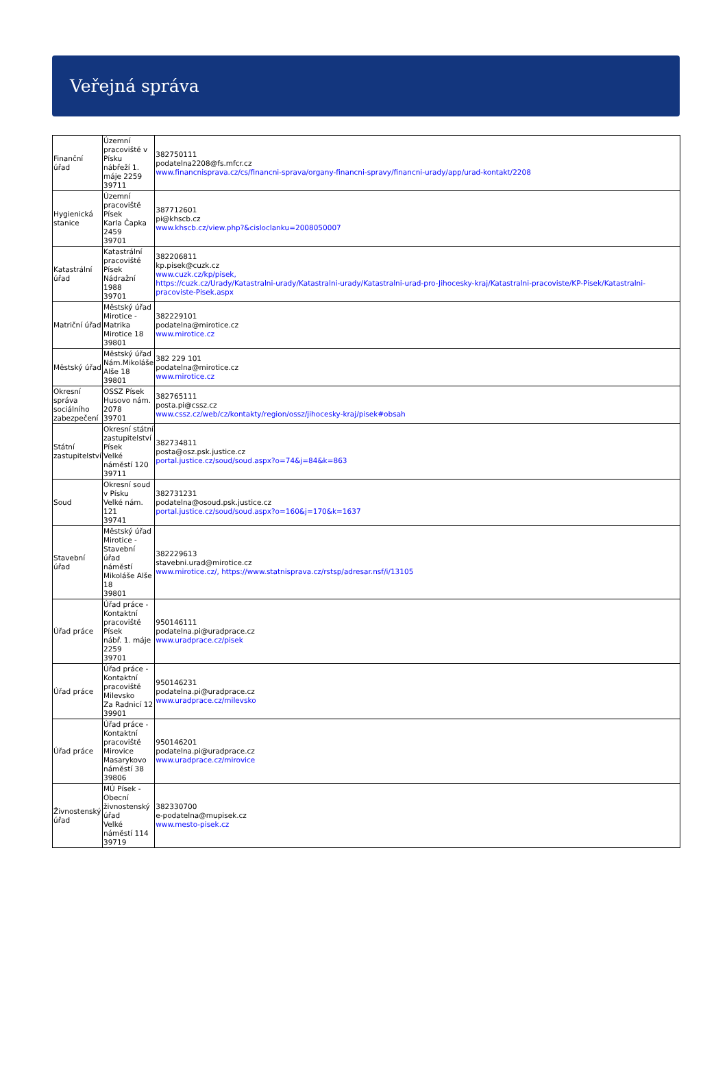Veřejná správa
| Finanční úřad | Územní pracoviště v Písku nábřeží 1. máje 2259 39711 | 382750111 podatelna2208@fs.mfcr.cz www.financnisprava.cz/cs/financni-sprava/organy-financni-spravy/financni-urady/app/urad-kontakt/2208 |
| Hygienická stanice | Územní pracoviště Písek Karla Čapka 2459 39701 | 387712601 pi@khscb.cz www.khscb.cz/view.php?&cisloclanku=2008050007 |
| Katastrální úřad | Katastrální pracoviště Písek Nádražní 1988 39701 | 382206811 kp.pisek@cuzk.cz www.cuzk.cz/kp/pisek, https://cuzk.cz/Urady/Katastralni-urady/Katastralni-urady/Katastralni-urad-pro-Jihocesky-kraj/Katastralni-pracoviste/KP-Pisek/Katastralni-pracoviste-Pisek.aspx |
| Matriční úřad | Městský úřad Mirotice - Matrika Mirotice 18 39801 | 382229101 podatelna@mirotice.cz www.mirotice.cz |
| Městský úřad | Městský úřad Nám.Mikoláše Alše 18 39801 | 382 229 101 podatelna@mirotice.cz www.mirotice.cz |
| Okresní správa sociálního zabezpečení | OSSZ Písek Husovo nám. 2078 39701 | 382765111 posta.pi@cssz.cz www.cssz.cz/web/cz/kontakty/region/ossz/jihocesky-kraj/pisek#obsah |
| Státní zastupitelství | Okresní státní zastupitelství Písek Velké náměstí 120 39711 | 382734811 posta@osz.psk.justice.cz portal.justice.cz/soud/soud.aspx?o=74&j=84&k=863 |
| Soud | Okresní soud v Písku Velké nám. 121 39741 | 382731231 podatelna@osoud.psk.justice.cz portal.justice.cz/soud/soud.aspx?o=160&j=170&k=1637 |
| Stavební úřad | Městský úřad Mirotice - Stavební úřad náměstí Mikoláše Alše 18 39801 | 382229613 stavebni.urad@mirotice.cz www.mirotice.cz/, https://www.statnisprava.cz/rstsp/adresar.nsf/i/13105 |
| Úřad práce | Úřad práce - Kontaktní pracoviště Písek nábř. 1. máje 2259 39701 | 950146111 podatelna.pi@uradprace.cz www.uradprace.cz/pisek |
| Úřad práce | Úřad práce - Kontaktní pracoviště Milevsko Za Radnicí 12 39901 | 950146231 podatelna.pi@uradprace.cz www.uradprace.cz/milevsko |
| Úřad práce | Úřad práce - Kontaktní pracoviště Mirovice Masarykovo náměstí 38 39806 | 950146201 podatelna.pi@uradprace.cz www.uradprace.cz/mirovice |
| Živnostenský úřad | MÚ Písek - Obecní živnostenský úřad Velké náměstí 114 39719 | 382330700 e-podatelna@mupisek.cz www.mesto-pisek.cz |